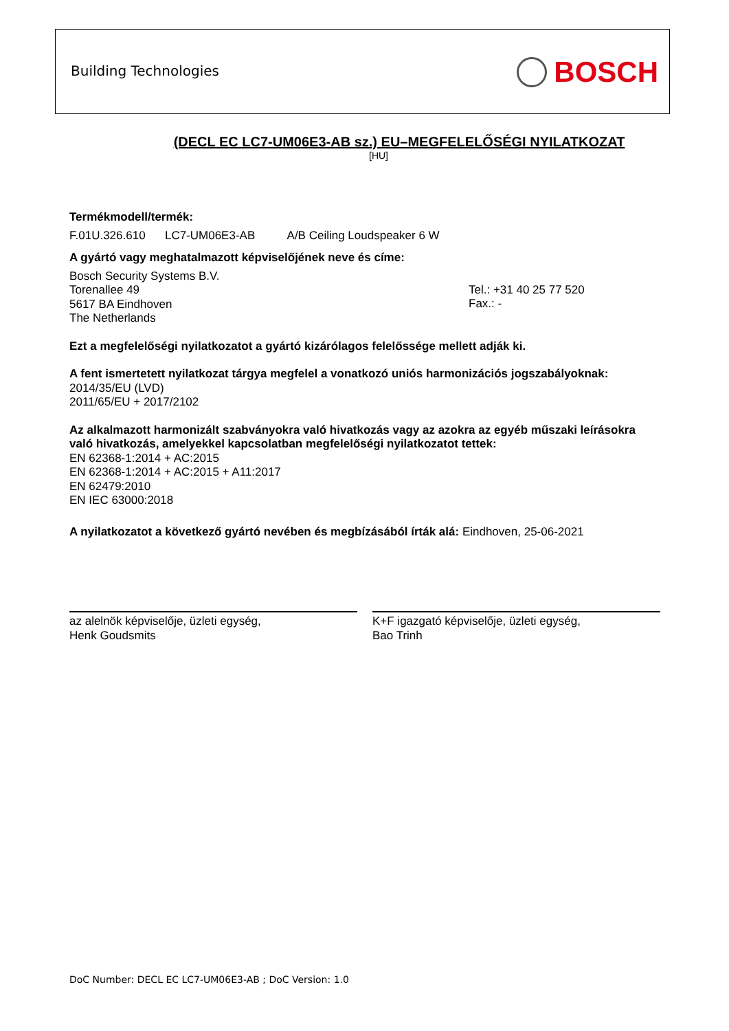Building Technologies BOSCH
(DECL EC LC7-UM06E3-AB sz.) EU–MEGFELELŐSÉGI NYILATKOZAT
[HU]
Termékmodell/termék:
F.01U.326.610 LC7-UM06E3-AB A/B Ceiling Loudspeaker 6 W
A gyártó vagy meghatalmazott képviselőjének neve és címe:
Bosch Security Systems B.V.
Torenallee 49
5617 BA Eindhoven
The Netherlands
Tel.: +31 40 25 77 520
Fax.: -
Ezt a megfelelőségi nyilatkozatot a gyártó kizárólagos felelőssége mellett adják ki.
A fent ismertetett nyilatkozat tárgya megfelel a vonatkozó uniós harmonizációs jogszabályoknak:
2014/35/EU (LVD)
2011/65/EU + 2017/2102
Az alkalmazott harmonizált szabványokra való hivatkozás vagy az azokra az egyéb műszaki leírásokra való hivatkozás, amelyekkel kapcsolatban megfelelőségi nyilatkozatot tettek:
EN 62368-1:2014 + AC:2015
EN 62368-1:2014 + AC:2015 + A11:2017
EN 62479:2010
EN IEC 63000:2018
A nyilatkozatot a következő gyártó nevében és megbízásából írták alá: Eindhoven, 25-06-2021
az alelnök képviselője, üzleti egység,
Henk Goudsmits
K+F igazgató képviselője, üzleti egység,
Bao Trinh
DoC Number: DECL EC LC7-UM06E3-AB ; DoC Version: 1.0